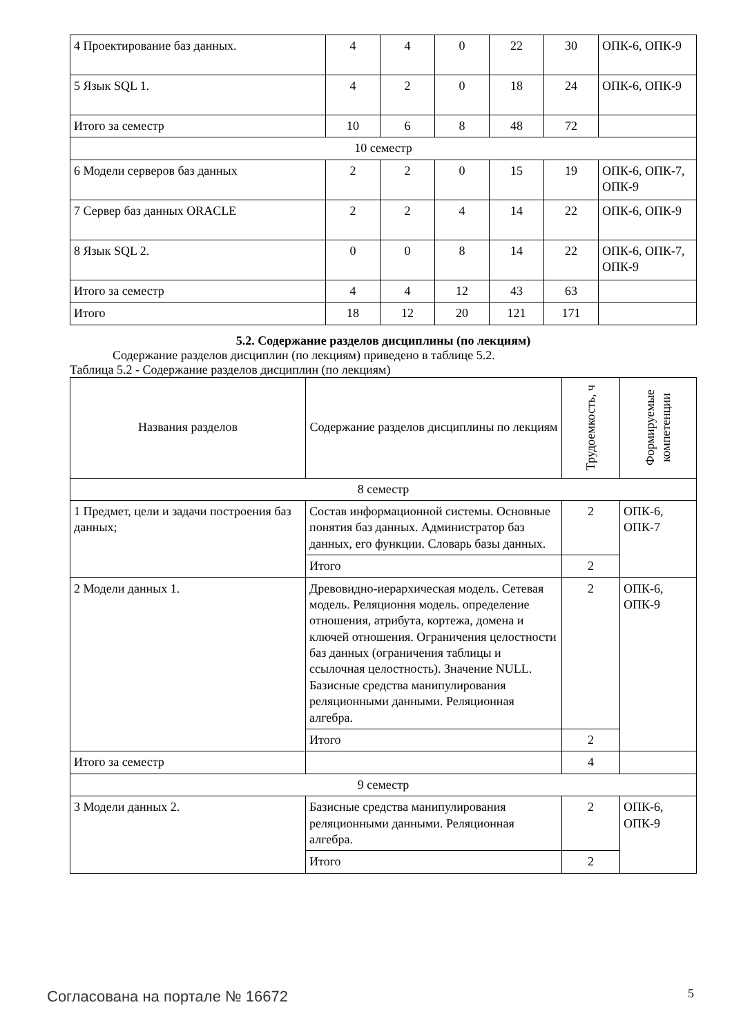| 4 Проектирование баз данных. | 4 | 4 | 0 | 22 | 30 | ОПК-6, ОПК-9 |
| 5 Язык SQL 1. | 4 | 2 | 0 | 18 | 24 | ОПК-6, ОПК-9 |
| Итого за семестр | 10 | 6 | 8 | 48 | 72 | |
| 10 семестр | | | | | | |
| 6 Модели серверов баз данных | 2 | 2 | 0 | 15 | 19 | ОПК-6, ОПК-7, ОПК-9 |
| 7 Сервер баз данных ORACLE | 2 | 2 | 4 | 14 | 22 | ОПК-6, ОПК-9 |
| 8 Язык SQL 2. | 0 | 0 | 8 | 14 | 22 | ОПК-6, ОПК-7, ОПК-9 |
| Итого за семестр | 4 | 4 | 12 | 43 | 63 | |
| Итого | 18 | 12 | 20 | 121 | 171 | |
5.2. Содержание разделов дисциплины (по лекциям)
Содержание разделов дисциплин (по лекциям) приведено в таблице 5.2.
Таблица 5.2 - Содержание разделов дисциплин (по лекциям)
| Названия разделов | Содержание разделов дисциплины по лекциям | Трудоемкость, ч | Формируемые компетенции |
| --- | --- | --- | --- |
| 8 семестр | | | |
| 1 Предмет, цели и задачи построения баз данных; | Состав информационной системы. Основные понятия баз данных. Администратор баз данных, его функции. Словарь базы данных. | 2 | ОПК-6, ОПК-7 |
| | Итого | 2 | |
| 2 Модели данных 1. | Древовидно-иерархическая модель. Сетевая модель. Реляционня модель. определение отношения, атрибута, кортежа, домена и ключей отношения. Ограничения целостности баз данных (ограничения таблицы и ссылочная целостность). Значение NULL. Базисные средства манипулирования реляционными данными. Реляционная алгебра. | 2 | ОПК-6, ОПК-9 |
| | Итого | 2 | |
| Итого за семестр | | 4 | |
| 9 семестр | | | |
| 3 Модели данных 2. | Базисные средства манипулирования реляционными данными. Реляционная алгебра. | 2 | ОПК-6, ОПК-9 |
| | Итого | 2 | |
Согласована на портале № 16672 5